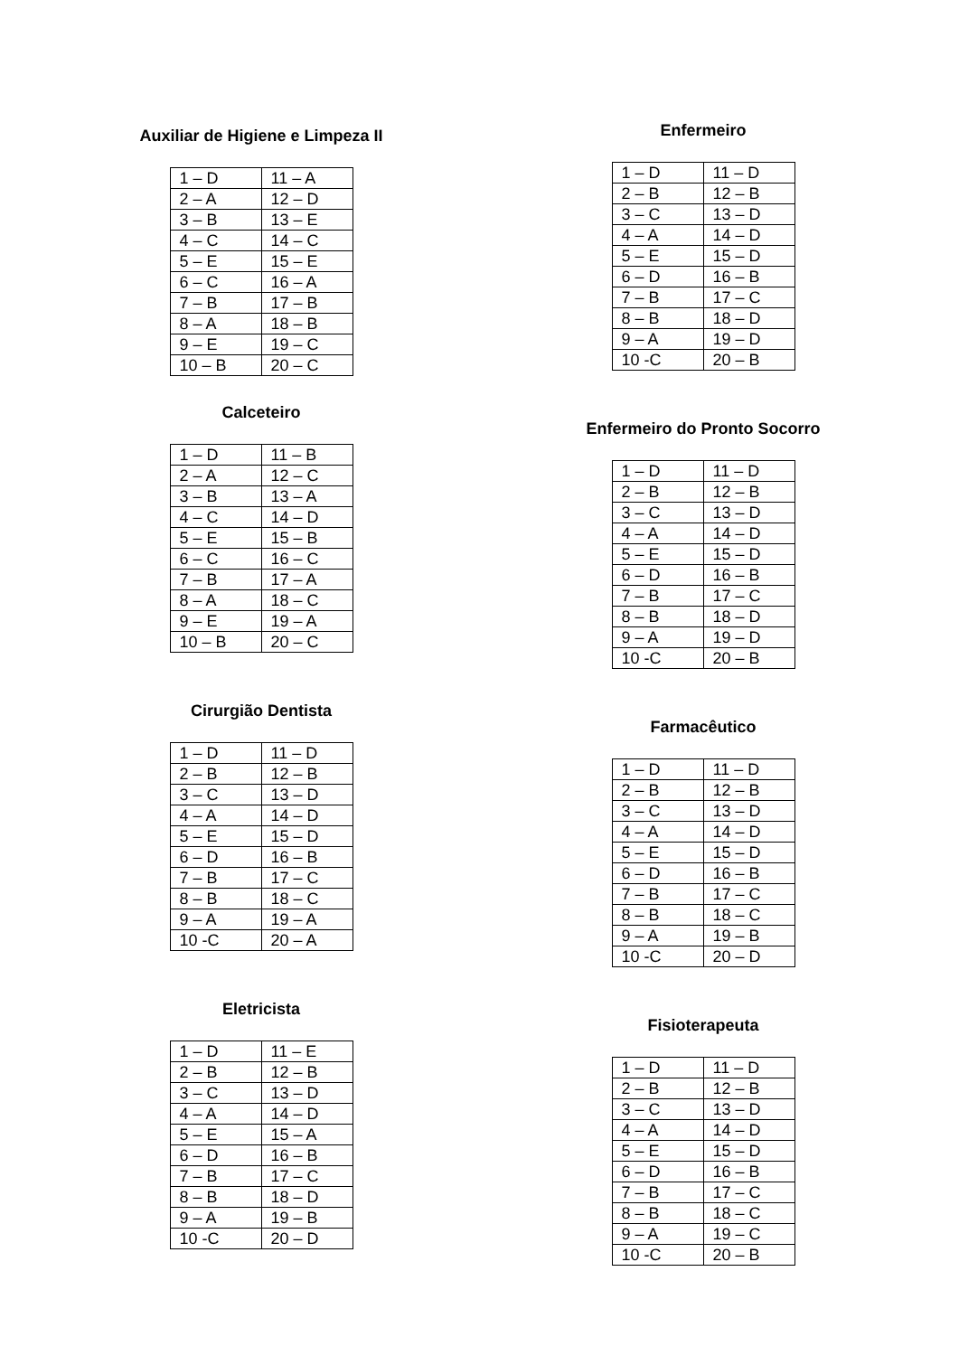Auxiliar de Higiene e Limpeza II
| 1 – D | 11 – A |
| 2 – A | 12 – D |
| 3 – B | 13 – E |
| 4 – C | 14 – C |
| 5 – E | 15 – E |
| 6 – C | 16 – A |
| 7 – B | 17 – B |
| 8 – A | 18 – B |
| 9 – E | 19 – C |
| 10 – B | 20 – C |
Calceteiro
| 1 – D | 11 – B |
| 2 – A | 12 – C |
| 3 – B | 13 – A |
| 4 – C | 14 – D |
| 5 – E | 15 – B |
| 6 – C | 16 – C |
| 7 – B | 17 – A |
| 8 – A | 18 – C |
| 9 – E | 19 – A |
| 10 – B | 20 – C |
Cirurgião Dentista
| 1 – D | 11 – D |
| 2 – B | 12 – B |
| 3 – C | 13 – D |
| 4 – A | 14 – D |
| 5 – E | 15 – D |
| 6 – D | 16 – B |
| 7 – B | 17 – C |
| 8 – B | 18 – C |
| 9 – A | 19 – A |
| 10 -C | 20 – A |
Eletricista
| 1 – D | 11 – E |
| 2 – B | 12 – B |
| 3 – C | 13 – D |
| 4 – A | 14 – D |
| 5 – E | 15 – A |
| 6 – D | 16 – B |
| 7 – B | 17 – C |
| 8 – B | 18 – D |
| 9 – A | 19 – B |
| 10 -C | 20 – D |
Enfermeiro
| 1 – D | 11 – D |
| 2 – B | 12 – B |
| 3 – C | 13 – D |
| 4 – A | 14 – D |
| 5 – E | 15 – D |
| 6 – D | 16 – B |
| 7 – B | 17 – C |
| 8 – B | 18 – D |
| 9 – A | 19 – D |
| 10 -C | 20 – B |
Enfermeiro do Pronto Socorro
| 1 – D | 11 – D |
| 2 – B | 12 – B |
| 3 – C | 13 – D |
| 4 – A | 14 – D |
| 5 – E | 15 – D |
| 6 – D | 16 – B |
| 7 – B | 17 – C |
| 8 – B | 18 – D |
| 9 – A | 19 – D |
| 10 -C | 20 – B |
Farmacêutico
| 1 – D | 11 – D |
| 2 – B | 12 – B |
| 3 – C | 13 – D |
| 4 – A | 14 – D |
| 5 – E | 15 – D |
| 6 – D | 16 – B |
| 7 – B | 17 – C |
| 8 – B | 18 – C |
| 9 – A | 19 – B |
| 10 -C | 20 – D |
Fisioterapeuta
| 1 – D | 11 – D |
| 2 – B | 12 – B |
| 3 – C | 13 – D |
| 4 – A | 14 – D |
| 5 – E | 15 – D |
| 6 – D | 16 – B |
| 7 – B | 17 – C |
| 8 – B | 18 – C |
| 9 – A | 19 – C |
| 10 -C | 20 – B |